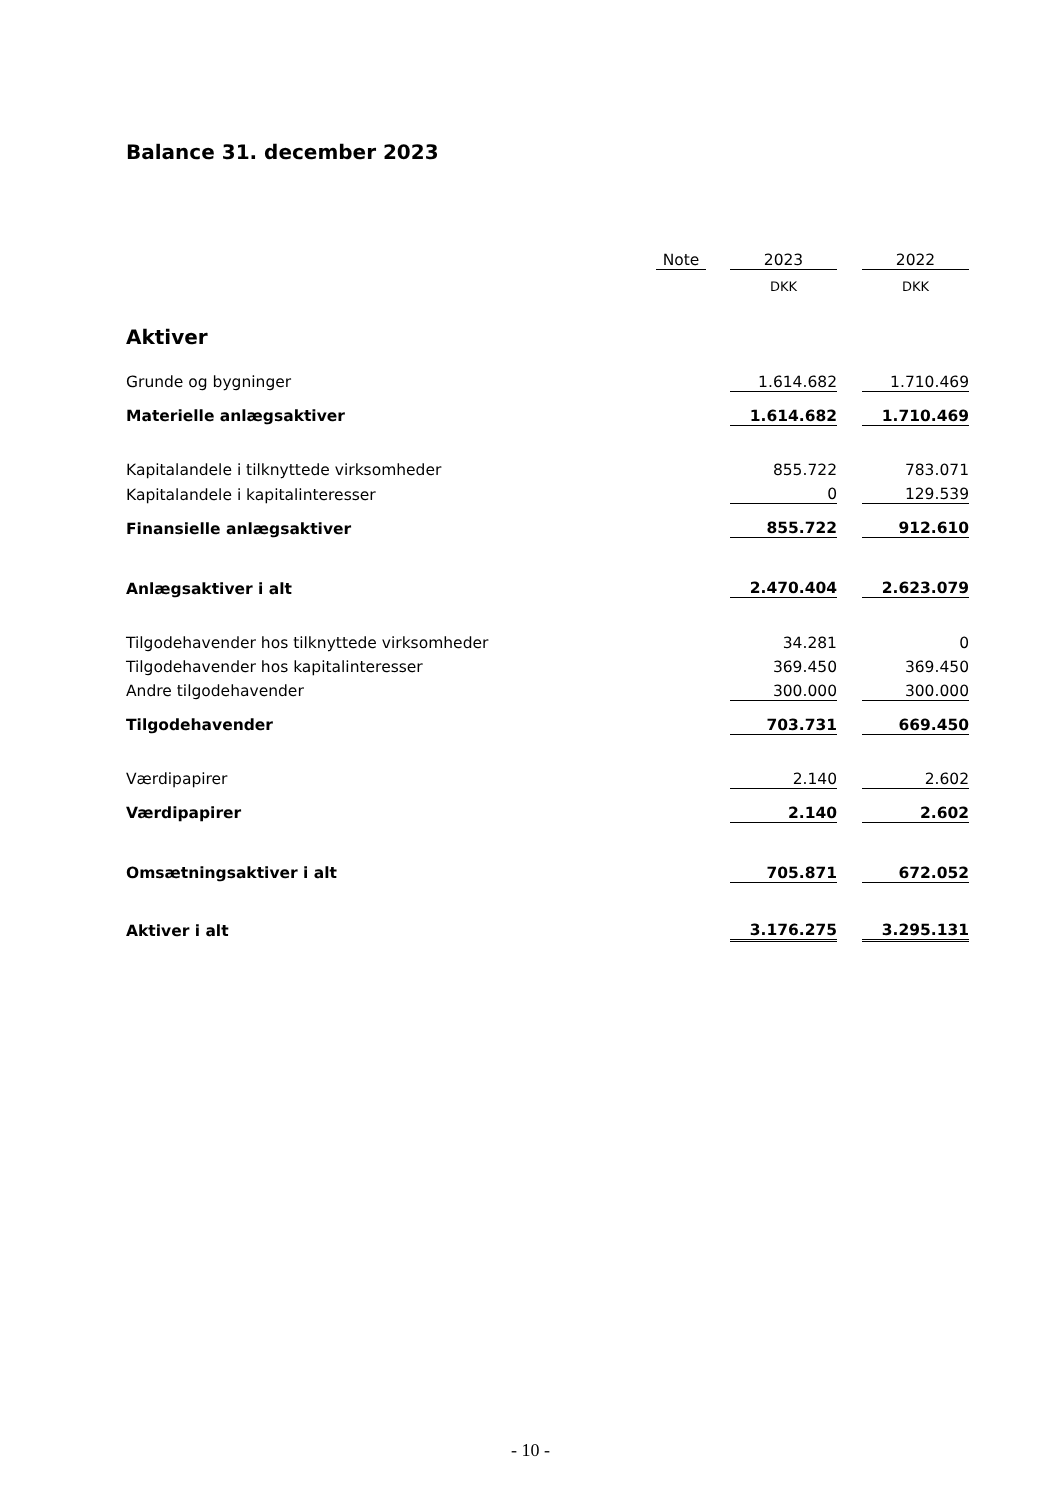Balance 31. december 2023
| | Note | | 2023 | | 2022 |
| | | | DKK | | DKK |
| Aktiver | | | | | |
| Grunde og bygninger | | | 1.614.682 | | 1.710.469 |
| Materielle anlægsaktiver | | | 1.614.682 | | 1.710.469 |
| Kapitalandele i tilknyttede virksomheder | | | 855.722 | | 783.071 |
| Kapitalandele i kapitalinteresser | | | 0 | | 129.539 |
| Finansielle anlægsaktiver | | | 855.722 | | 912.610 |
| Anlægsaktiver i alt | | | 2.470.404 | | 2.623.079 |
| Tilgodehavender hos tilknyttede virksomheder | | | 34.281 | | 0 |
| Tilgodehavender hos kapitalinteresser | | | 369.450 | | 369.450 |
| Andre tilgodehavender | | | 300.000 | | 300.000 |
| Tilgodehavender | | | 703.731 | | 669.450 |
| Værdipapirer | | | 2.140 | | 2.602 |
| Værdipapirer | | | 2.140 | | 2.602 |
| Omsætningsaktiver i alt | | | 705.871 | | 672.052 |
| Aktiver i alt | | | 3.176.275 | | 3.295.131 |
- 10 -